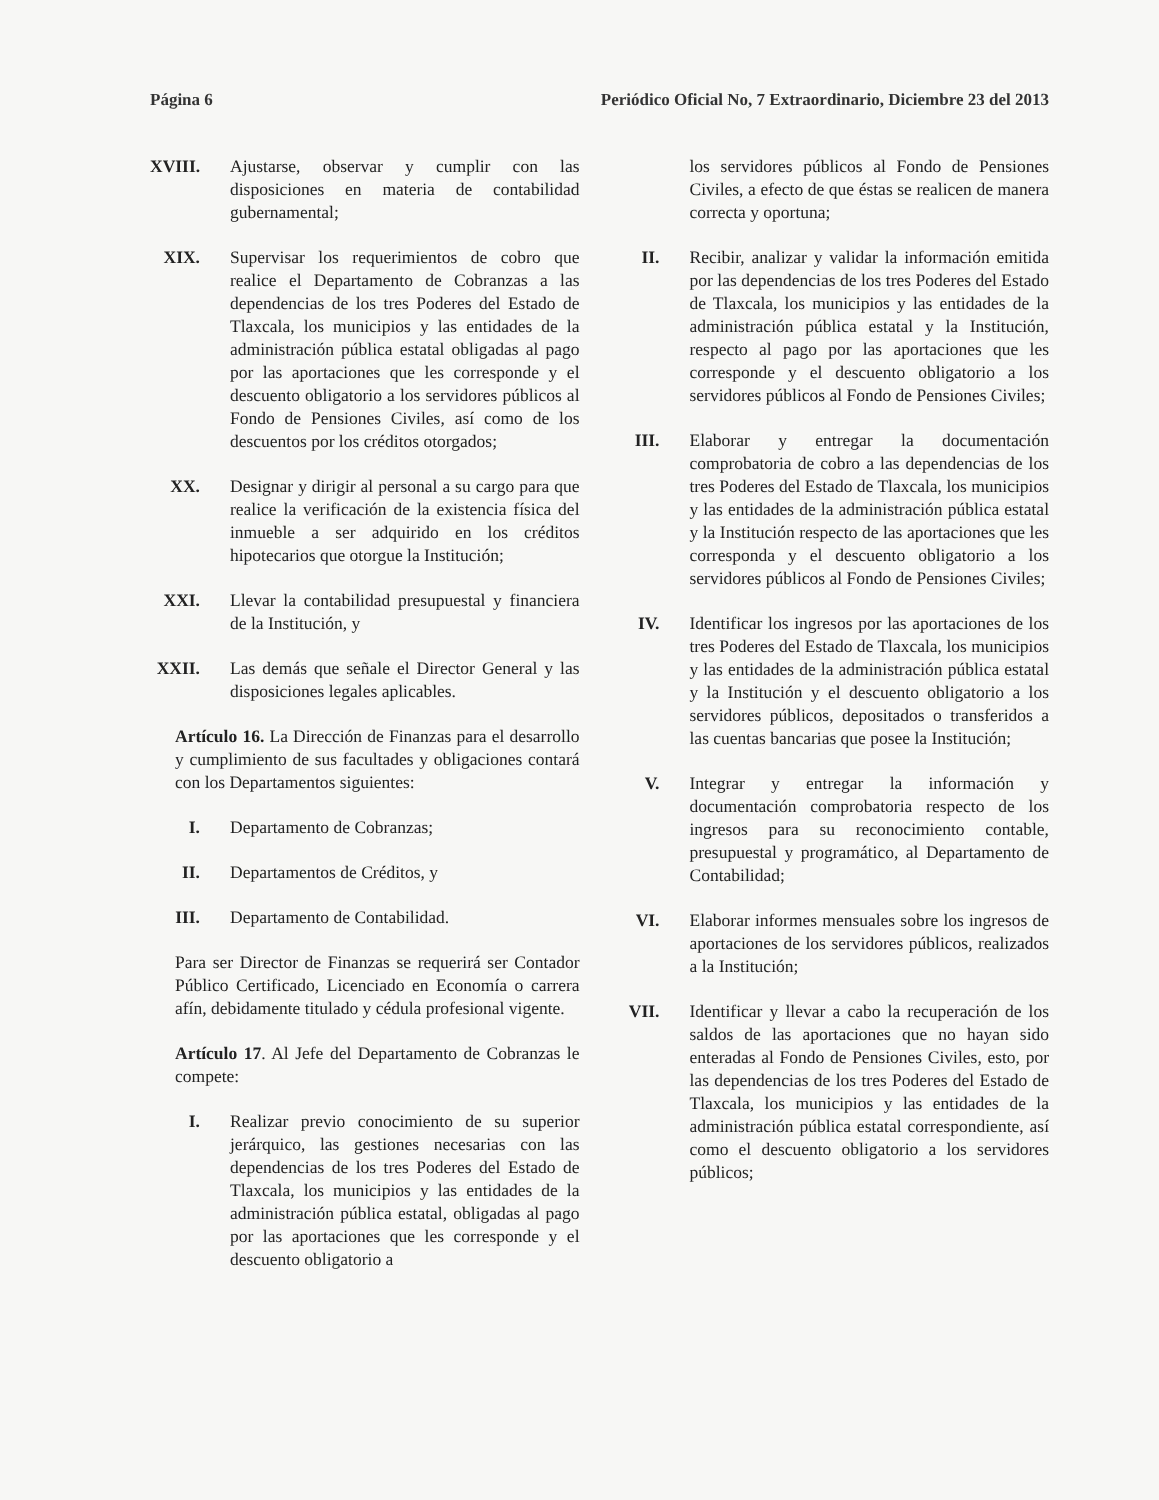Página 6 Periódico Oficial No, 7 Extraordinario, Diciembre 23 del 2013
XVIII. Ajustarse, observar y cumplir con las disposiciones en materia de contabilidad gubernamental;
XIX. Supervisar los requerimientos de cobro que realice el Departamento de Cobranzas a las dependencias de los tres Poderes del Estado de Tlaxcala, los municipios y las entidades de la administración pública estatal obligadas al pago por las aportaciones que les corresponde y el descuento obligatorio a los servidores públicos al Fondo de Pensiones Civiles, así como de los descuentos por los créditos otorgados;
XX. Designar y dirigir al personal a su cargo para que realice la verificación de la existencia física del inmueble a ser adquirido en los créditos hipotecarios que otorgue la Institución;
XXI. Llevar la contabilidad presupuestal y financiera de la Institución, y
XXII. Las demás que señale el Director General y las disposiciones legales aplicables.
Artículo 16. La Dirección de Finanzas para el desarrollo y cumplimiento de sus facultades y obligaciones contará con los Departamentos siguientes:
I. Departamento de Cobranzas;
II. Departamentos de Créditos, y
III. Departamento de Contabilidad.
Para ser Director de Finanzas se requerirá ser Contador Público Certificado, Licenciado en Economía o carrera afín, debidamente titulado y cédula profesional vigente.
Artículo 17. Al Jefe del Departamento de Cobranzas le compete:
I. Realizar previo conocimiento de su superior jerárquico, las gestiones necesarias con las dependencias de los tres Poderes del Estado de Tlaxcala, los municipios y las entidades de la administración pública estatal, obligadas al pago por las aportaciones que les corresponde y el descuento obligatorio a
los servidores públicos al Fondo de Pensiones Civiles, a efecto de que éstas se realicen de manera correcta y oportuna;
II. Recibir, analizar y validar la información emitida por las dependencias de los tres Poderes del Estado de Tlaxcala, los municipios y las entidades de la administración pública estatal y la Institución, respecto al pago por las aportaciones que les corresponde y el descuento obligatorio a los servidores públicos al Fondo de Pensiones Civiles;
III. Elaborar y entregar la documentación comprobatoria de cobro a las dependencias de los tres Poderes del Estado de Tlaxcala, los municipios y las entidades de la administración pública estatal y la Institución respecto de las aportaciones que les corresponda y el descuento obligatorio a los servidores públicos al Fondo de Pensiones Civiles;
IV. Identificar los ingresos por las aportaciones de los tres Poderes del Estado de Tlaxcala, los municipios y las entidades de la administración pública estatal y la Institución y el descuento obligatorio a los servidores públicos, depositados o transferidos a las cuentas bancarias que posee la Institución;
V. Integrar y entregar la información y documentación comprobatoria respecto de los ingresos para su reconocimiento contable, presupuestal y programático, al Departamento de Contabilidad;
VI. Elaborar informes mensuales sobre los ingresos de aportaciones de los servidores públicos, realizados a la Institución;
VII. Identificar y llevar a cabo la recuperación de los saldos de las aportaciones que no hayan sido enteradas al Fondo de Pensiones Civiles, esto, por las dependencias de los tres Poderes del Estado de Tlaxcala, los municipios y las entidades de la administración pública estatal correspondiente, así como el descuento obligatorio a los servidores públicos;